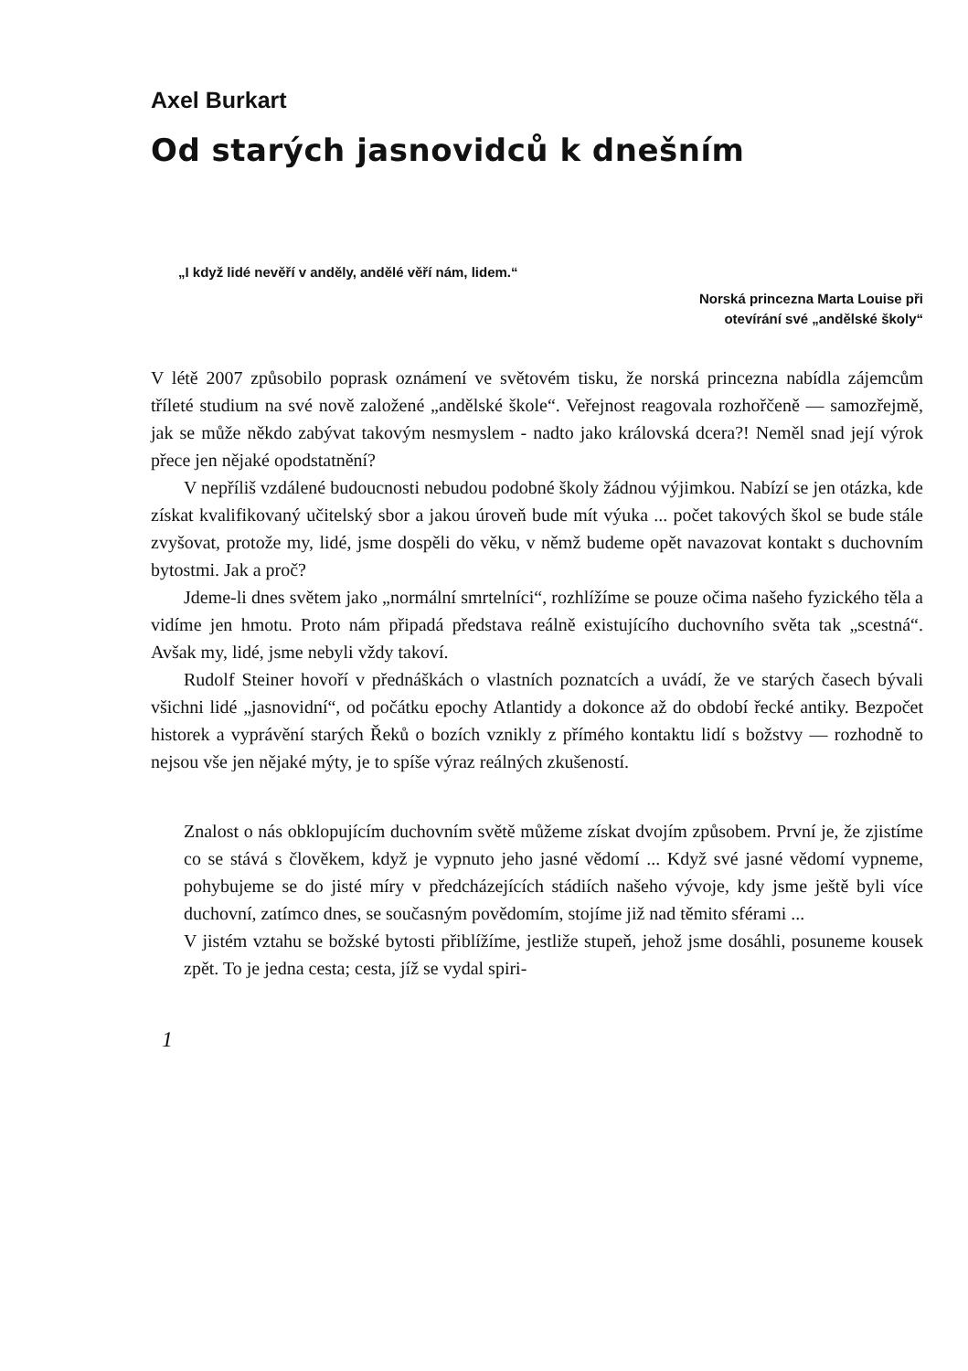Axel Burkart
Od starých jasnovidců k dnešním
„I když lidé nevěří v anděly, andělé věří nám, lidem.“
Norská princezna Marta Louise při
otevírání své „andělské školy“
V létě 2007 způsobilo poprask oznámení ve světovém tisku, že norská princezna nabídla zájemcům tříleté studium na své nově založené „andělské škole“. Veřejnost reagovala rozhořčeně — samozřejmě, jak se může někdo zabývat takovým nesmyslem - nadto jako královská dcera?! Neměl snad její výrok přece jen nějaké opodstatnění?
V nepříliš vzdálené budoucnosti nebudou podobné školy žádnou výjimkou. Nabízí se jen otázka, kde získat kvalifikovaný učitelský sbor a jakou úroveň bude mít výuka ... počet takových škol se bude stále zvyšovat, protože my, lidé, jsme dospěli do věku, v němž budeme opět navazovat kontakt s duchovním bytostmi. Jak a proč?
Jdeme-li dnes světem jako „normální smrtelníci“, rozhlížíme se pouze očima našeho fyzického těla a vidíme jen hmotu. Proto nám připadá představa reálně existujícího duchovního světa tak „scestná“. Avšak my, lidé, jsme nebyli vždy takoví.
Rudolf Steiner hovoří v přednáškách o vlastních poznatcích a uvádí, že ve starých časech bývali všichni lidé „jasnovidní“, od počátku epochy Atlantidy a dokonce až do období řecké antiky. Bezpočet historek a vyprávění starých Řeků o bozích vznikly z přímého kontaktu lidí s božstvy — rozhodně to nejsou vše jen nějaké mýty, je to spíše výraz reálných zkušeností.
Znalost o nás obklopujícím duchovním světě můžeme získat dvojím způsobem. První je, že zjistíme co se stává s člověkem, když je vypnuto jeho jasné vědomí ... Když své jasné vědomí vypneme, pohybujeme se do jisté míry v předcházejících stádiích našeho vývoje, kdy jsme ještě byli více duchovní, zatímco dnes, se současným povědomím, stojíme již nad těmito sférami ...
V jistém vztahu se božské bytosti přiblížíme, jestliže stupeň, jehož jsme dosáhli, posuneme kousek zpět. To je jedna cesta; cesta, jíž se vydal spiri-
1